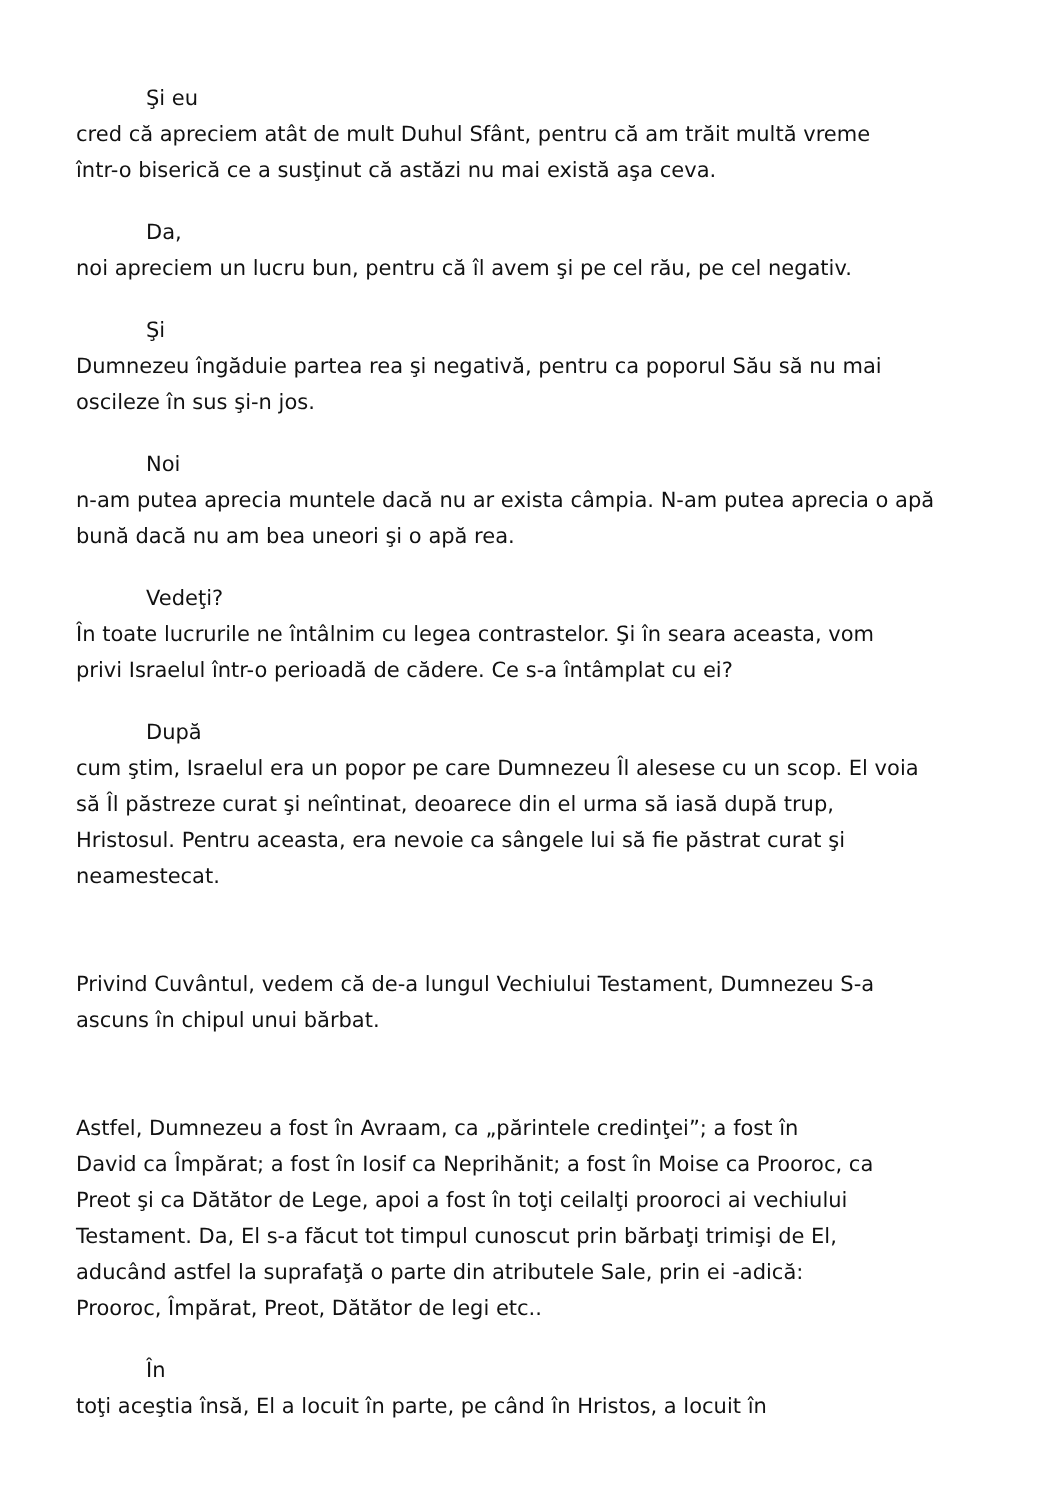Şi eu
cred că apreciem atât de mult Duhul Sfânt, pentru că am trăit multă vreme
într-o biserică ce a susţinut că astăzi nu mai există aşa ceva.
Da,
noi apreciem un lucru bun, pentru că îl avem şi pe cel rău, pe cel negativ.
Şi
Dumnezeu îngăduie partea rea şi negativă, pentru ca poporul Său să nu mai
oscileze în sus şi-n jos.
Noi
n-am putea aprecia muntele dacă nu ar exista câmpia. N-am putea aprecia o apă
bună dacă nu am bea uneori şi o apă rea.
Vedeţi?
În toate lucrurile ne întâlnim cu legea contrastelor. Şi în seara aceasta, vom
privi Israelul într-o perioadă de cădere. Ce s-a întâmplat cu ei?
După
cum ştim, Israelul era un popor pe care Dumnezeu Îl alesese cu un scop. El voia
să Îl păstreze curat şi neîntinat, deoarece din el urma să iasă după trup,
Hristosul. Pentru aceasta, era nevoie ca sângele lui să fie păstrat curat şi
neamestecat.
Privind Cuvântul, vedem că de-a lungul Vechiului Testament, Dumnezeu S-a
ascuns în chipul unui bărbat.
Astfel, Dumnezeu a fost în Avraam, ca „părintele credinţei”; a fost în
David ca Împărat; a fost în Iosif ca Neprihănit; a fost în Moise ca Prooroc, ca
Preot şi ca Dătător de Lege, apoi a fost în toţi ceilalţi prooroci ai vechiului
Testament. Da, El s-a făcut tot timpul cunoscut prin bărbaţi trimişi de El,
aducând astfel la suprafaţă o parte din atributele Sale, prin ei -adică:
Prooroc, Împărat, Preot, Dătător de legi etc..
În
toţi aceştia însă, El a locuit în parte, pe când în Hristos, a locuit în